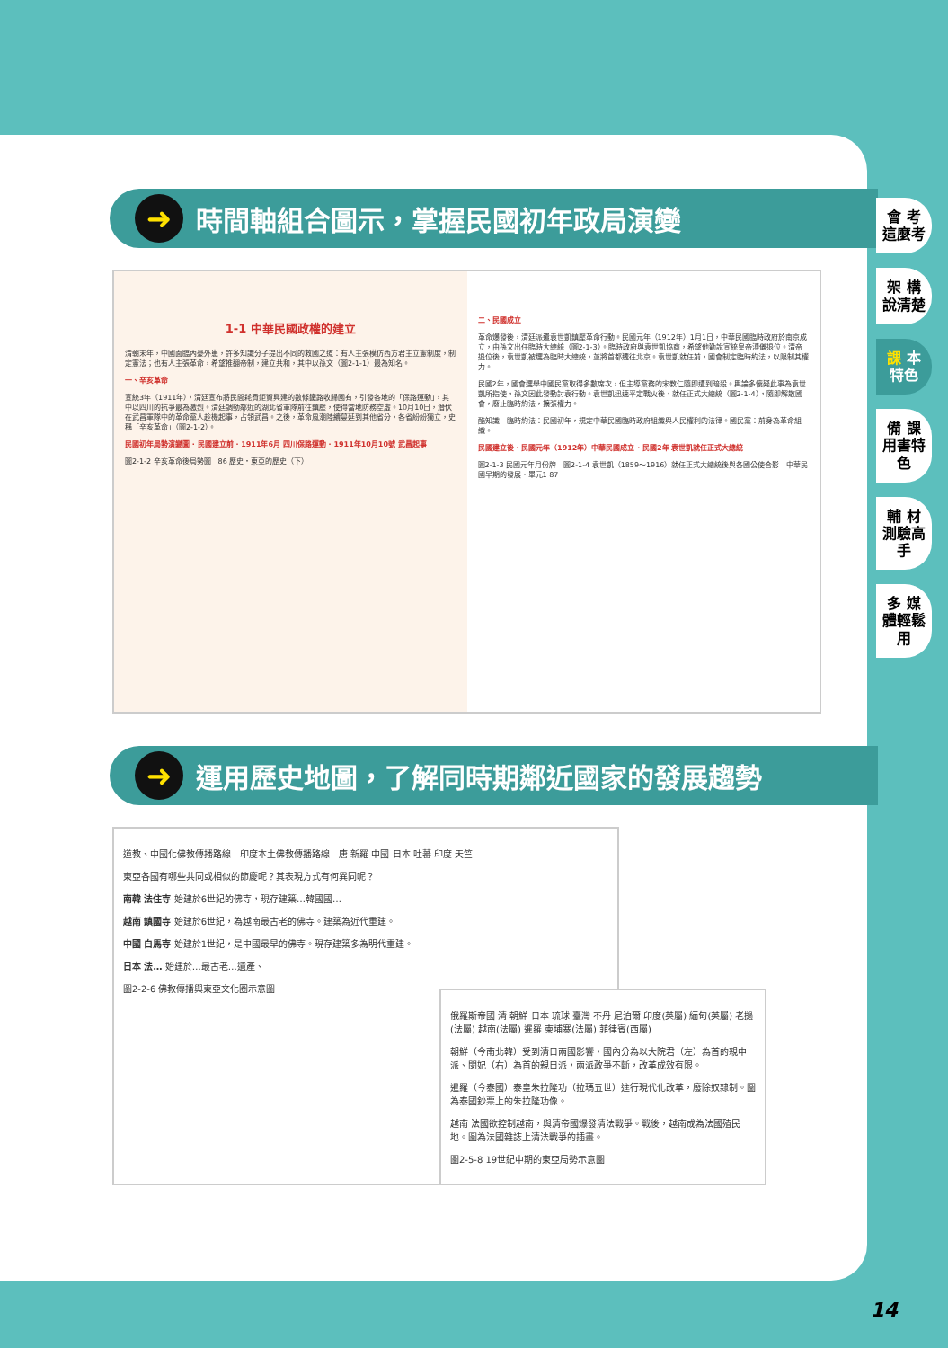➜ 時間軸組合圖示，掌握民國初年政局演變
1-1 中華民國政權的建立
清朝末年，中國面臨內憂外患，許多知識分子提出不同的救國之道：有人主張模仿西方君主立憲制度，制定憲法；也有人主張革命，希望推翻帝制，建立共和，其中以孫文（圖2-1-1）最為知名。
一、辛亥革命
宣統3年（1911年），清廷宣布將民間耗費鉅資興建的數條鐵路收歸國有，引發各地的「保路運動」，其中以四川的抗爭最為激烈。清廷調動鄰近的湖北省軍隊前往鎮壓，使得當地防務空虛。10月10日，潛伏在武昌軍隊中的革命黨人趁機起事，占領武昌。之後，革命風潮陸續蔓延到其他省分，各省紛紛獨立，史稱「辛亥革命」（圖2-1-2）。
民國初年局勢演變圖 · 民國建立前 · 1911年6月 四川保路運動 · 1911年10月10號 武昌起事
圖2-1-2 辛亥革命後局勢圖　86 歷史・東亞的歷史（下）
二、民國成立
革命爆發後，清廷派遣袁世凱鎮壓革命行動。民國元年（1912年）1月1日，中華民國臨時政府於南京成立，由孫文出任臨時大總統（圖2-1-3）。臨時政府與袁世凱協商，希望他勸說宣統皇帝溥儀退位。清帝退位後，袁世凱被選為臨時大總統，並將首都遷往北京。袁世凱就任前，國會制定臨時約法，以限制其權力。
民國2年，國會選舉中國民黨取得多數席次，但主導黨務的宋教仁隨即遭到暗殺。輿論多懷疑此事為袁世凱所指使，孫文因此發動討袁行動。袁世凱迅速平定戰火後，就任正式大總統（圖2-1-4），隨即解散國會，廢止臨時約法，擴張權力。
酷知識　臨時約法：民國初年，規定中華民國臨時政府組織與人民權利的法律。國民黨：前身為革命組織。
民國建立後 · 民國元年（1912年）中華民國成立 · 民國2年 袁世凱就任正式大總統
圖2-1-3 民國元年月份牌　圖2-1-4 袁世凱（1859～1916）就任正式大總統後與各國公使合影　中華民國早期的發展・單元1 87
➜ 運用歷史地圖，了解同時期鄰近國家的發展趨勢
道教、中國化佛教傳播路線　印度本土佛教傳播路線　唐 新羅 中國 日本 吐蕃 印度 天竺
東亞各國有哪些共同或相似的節慶呢？其表現方式有何異同呢？
南韓 法住寺 始建於6世紀的佛寺，現存建築…韓國國…
越南 鎮國寺 始建於6世紀，為越南最古老的佛寺。建築為近代重建。
中國 白馬寺 始建於1世紀，是中國最早的佛寺。現存建築多為明代重建。
日本 法… 始建於…最古老…遺產、
圖2-2-6 佛教傳播與東亞文化圈示意圖
俄羅斯帝國 清 朝鮮 日本 琉球 臺灣 不丹 尼泊爾 印度(英屬) 緬甸(英屬) 老撾(法屬) 越南(法屬) 暹羅 柬埔寨(法屬) 菲律賓(西屬)
朝鮮（今南北韓）受到清日兩國影響，國內分為以大院君（左）為首的親中派、閔妃（右）為首的親日派，兩派政爭不斷，改革成效有限。
暹羅（今泰國）泰皇朱拉隆功（拉瑪五世）進行現代化改革，廢除奴隸制。圖為泰國鈔票上的朱拉隆功像。
越南 法國欲控制越南，與清帝國爆發清法戰爭。戰後，越南成為法國殖民地。圖為法國雜誌上清法戰爭的插畫。
圖2-5-8 19世紀中期的東亞局勢示意圖
會 考這麼考
架 構說清楚
課 本特色
備 課用書特色
輔 材測驗高手
多 媒體輕鬆用
14